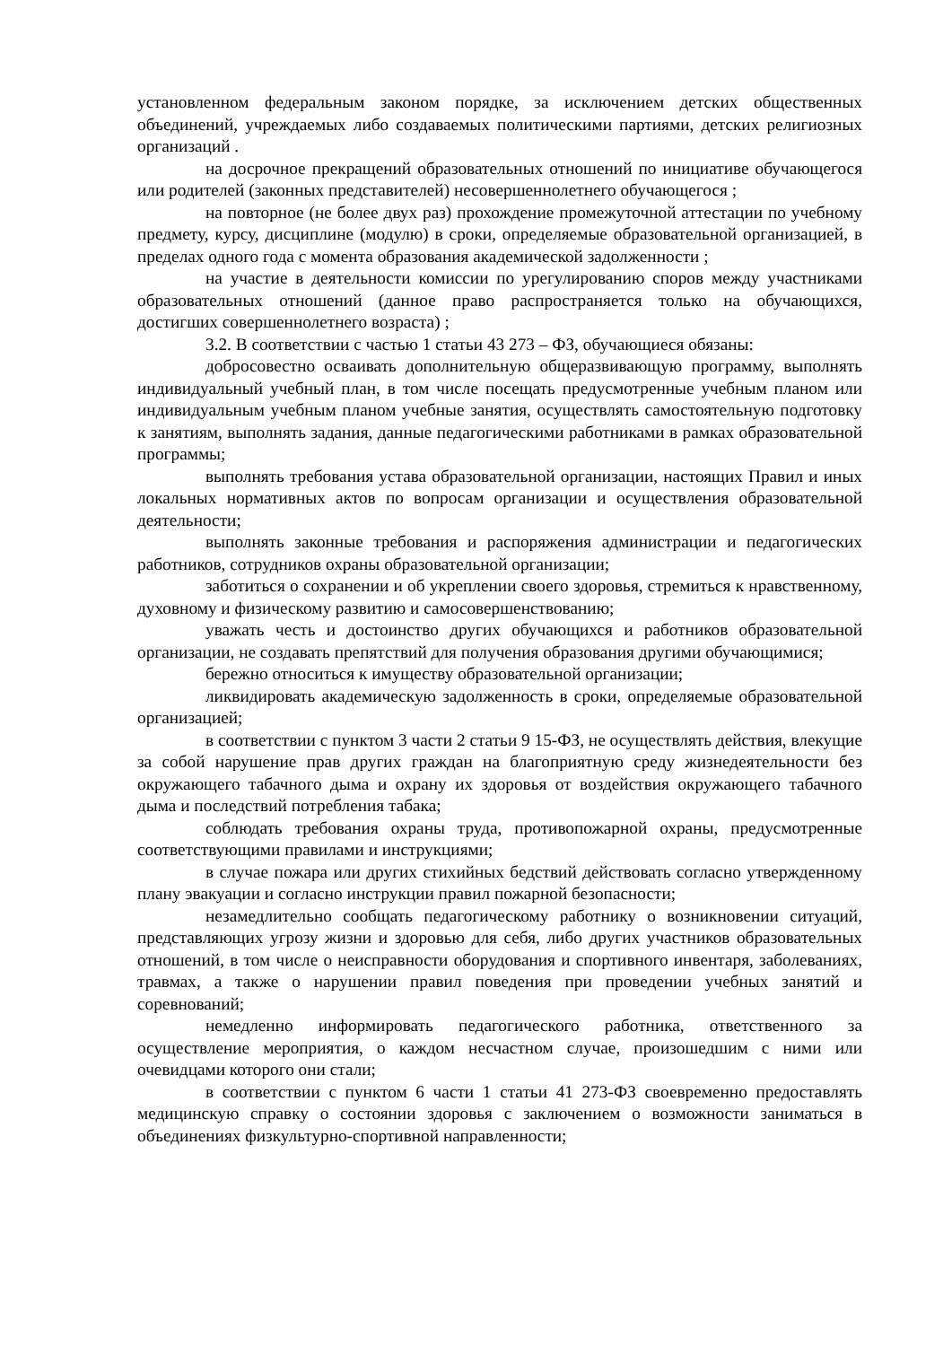установленном федеральным законом порядке, за исключением детских общественных объединений, учреждаемых либо создаваемых политическими партиями, детских религиозных организаций .
на досрочное прекращений образовательных отношений по инициативе обучающегося или родителей (законных представителей) несовершеннолетнего обучающегося ;
на повторное (не более двух раз) прохождение промежуточной аттестации по учебному предмету, курсу, дисциплине (модулю) в сроки, определяемые образовательной организацией, в пределах одного года с момента образования академической задолженности ;
на участие в деятельности комиссии по урегулированию споров между участниками образовательных отношений (данное право распространяется только на обучающихся, достигших совершеннолетнего возраста) ;
3.2. В соответствии с частью 1 статьи 43 273 – ФЗ, обучающиеся обязаны:
добросовестно осваивать дополнительную общеразвивающую программу, выполнять индивидуальный учебный план, в том числе посещать предусмотренные учебным планом или индивидуальным учебным планом учебные занятия, осуществлять самостоятельную подготовку к занятиям, выполнять задания, данные педагогическими работниками в рамках образовательной программы;
выполнять требования устава образовательной организации, настоящих Правил и иных локальных нормативных актов по вопросам организации и осуществления образовательной деятельности;
выполнять законные требования и распоряжения администрации и педагогических работников, сотрудников охраны образовательной организации;
заботиться о сохранении и об укреплении своего здоровья, стремиться к нравственному, духовному и физическому развитию и самосовершенствованию;
уважать честь и достоинство других обучающихся и работников образовательной организации, не создавать препятствий для получения образования другими обучающимися;
бережно относиться к имуществу образовательной организации;
ликвидировать академическую задолженность в сроки, определяемые образовательной организацией;
в соответствии с пунктом 3 части 2 статьи 9 15-ФЗ, не осуществлять действия, влекущие за собой нарушение прав других граждан на благоприятную среду жизнедеятельности без окружающего табачного дыма и охрану их здоровья от воздействия окружающего табачного дыма и последствий потребления табака;
соблюдать требования охраны труда, противопожарной охраны, предусмотренные соответствующими правилами и инструкциями;
в случае пожара или других стихийных бедствий действовать согласно утвержденному плану эвакуации и согласно инструкции правил пожарной безопасности;
незамедлительно сообщать педагогическому работнику о возникновении ситуаций, представляющих угрозу жизни и здоровью для себя, либо других участников образовательных отношений, в том числе о неисправности оборудования и спортивного инвентаря, заболеваниях, травмах, а также о нарушении правил поведения при проведении учебных занятий и соревнований;
немедленно информировать педагогического работника, ответственного за осуществление мероприятия, о каждом несчастном случае, произошедшим с ними или очевидцами которого они стали;
в соответствии с пунктом 6 части 1 статьи 41 273-ФЗ своевременно предоставлять медицинскую справку о состоянии здоровья с заключением о возможности заниматься в объединениях физкультурно-спортивной направленности;